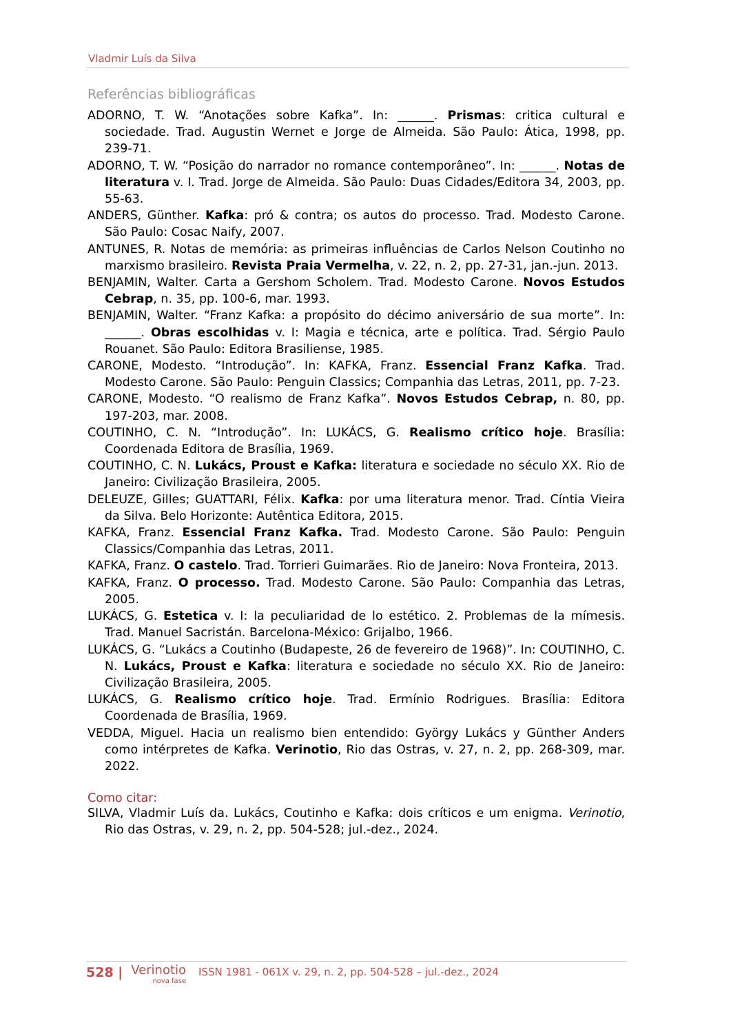Vladmir Luís da Silva
Referências bibliográficas
ADORNO, T. W. “Anotações sobre Kafka”. In: ______. Prismas: critica cultural e sociedade. Trad. Augustin Wernet e Jorge de Almeida. São Paulo: Ática, 1998, pp. 239-71.
ADORNO, T. W. “Posição do narrador no romance contemporâneo”. In: ______. Notas de literatura v. I. Trad. Jorge de Almeida. São Paulo: Duas Cidades/Editora 34, 2003, pp. 55-63.
ANDERS, Günther. Kafka: pró & contra; os autos do processo. Trad. Modesto Carone. São Paulo: Cosac Naify, 2007.
ANTUNES, R. Notas de memória: as primeiras influências de Carlos Nelson Coutinho no marxismo brasileiro. Revista Praia Vermelha, v. 22, n. 2, pp. 27-31, jan.-jun. 2013.
BENJAMIN, Walter. Carta a Gershom Scholem. Trad. Modesto Carone. Novos Estudos Cebrap, n. 35, pp. 100-6, mar. 1993.
BENJAMIN, Walter. “Franz Kafka: a propósito do décimo aniversário de sua morte”. In: ______. Obras escolhidas v. I: Magia e técnica, arte e política. Trad. Sérgio Paulo Rouanet. São Paulo: Editora Brasiliense, 1985.
CARONE, Modesto. “Introdução”. In: KAFKA, Franz. Essencial Franz Kafka. Trad. Modesto Carone. São Paulo: Penguin Classics; Companhia das Letras, 2011, pp. 7-23.
CARONE, Modesto. “O realismo de Franz Kafka”. Novos Estudos Cebrap, n. 80, pp. 197-203, mar. 2008.
COUTINHO, C. N. “Introdução”. In: LUKÁCS, G. Realismo crítico hoje. Brasília: Coordenada Editora de Brasília, 1969.
COUTINHO, C. N. Lukács, Proust e Kafka: literatura e sociedade no século XX. Rio de Janeiro: Civilização Brasileira, 2005.
DELEUZE, Gilles; GUATTARI, Félix. Kafka: por uma literatura menor. Trad. Cíntia Vieira da Silva. Belo Horizonte: Autêntica Editora, 2015.
KAFKA, Franz. Essencial Franz Kafka. Trad. Modesto Carone. São Paulo: Penguin Classics/Companhia das Letras, 2011.
KAFKA, Franz. O castelo. Trad. Torrieri Guimarães. Rio de Janeiro: Nova Fronteira, 2013.
KAFKA, Franz. O processo. Trad. Modesto Carone. São Paulo: Companhia das Letras, 2005.
LUKÁCS, G. Estetica v. I: la peculiaridad de lo estético. 2. Problemas de la mímesis. Trad. Manuel Sacristán. Barcelona-México: Grijalbo, 1966.
LUKÁCS, G. “Lukács a Coutinho (Budapeste, 26 de fevereiro de 1968)”. In: COUTINHO, C. N. Lukács, Proust e Kafka: literatura e sociedade no século XX. Rio de Janeiro: Civilização Brasileira, 2005.
LUKÁCS, G. Realismo crítico hoje. Trad. Ermínio Rodrigues. Brasília: Editora Coordenada de Brasília, 1969.
VEDDA, Miguel. Hacia un realismo bien entendido: György Lukács y Günther Anders como intérpretes de Kafka. Verinotio, Rio das Ostras, v. 27, n. 2, pp. 268-309, mar. 2022.
Como citar:
SILVA, Vladmir Luís da. Lukács, Coutinho e Kafka: dois críticos e um enigma. Verinotio, Rio das Ostras, v. 29, n. 2, pp. 504-528; jul.-dez., 2024.
528 | Verinotio
nova fase ISSN 1981 - 061X v. 29, n. 2, pp. 504-528 – jul.-dez., 2024